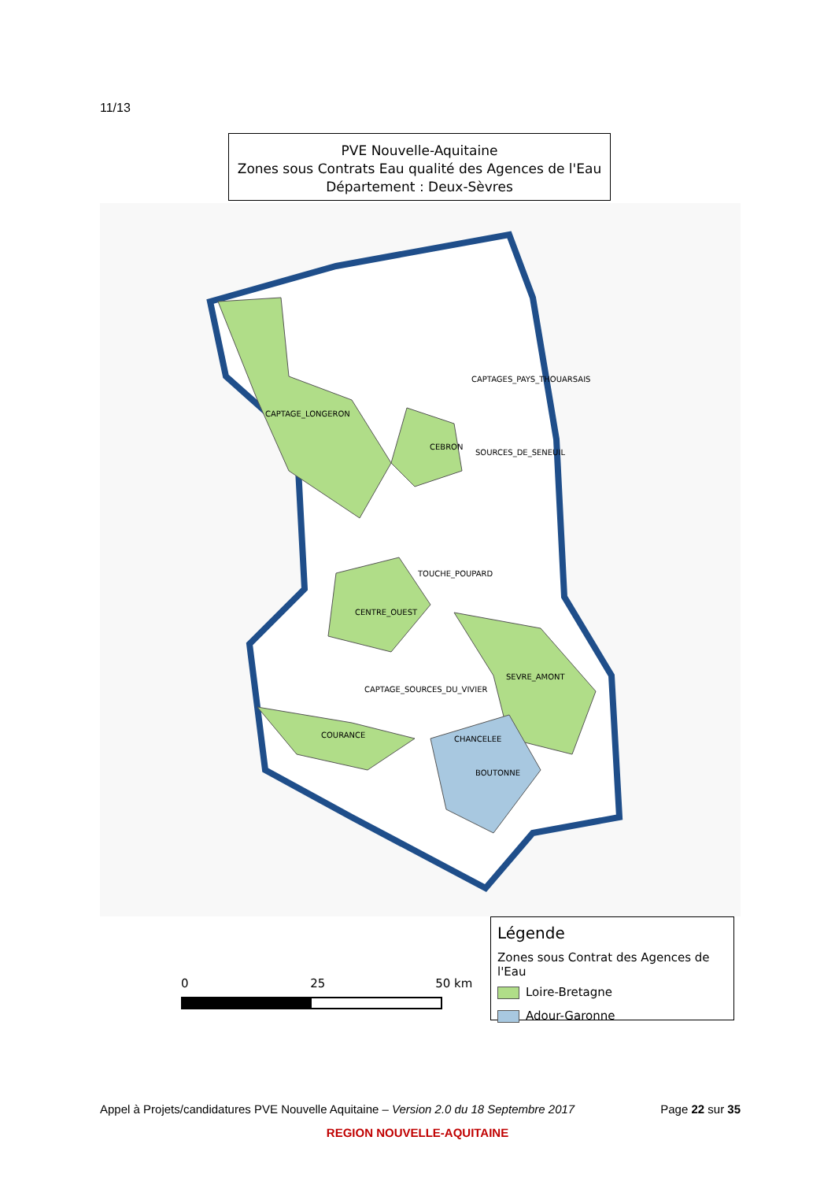11/13
PVE Nouvelle-Aquitaine
Zones sous Contrats Eau qualité des Agences de l'Eau
Département : Deux-Sèvres
CAPTAGE_LONGERON
CAPTAGES_PAYS_THOUARSAIS
CEBRON
SOURCES_DE_SENEUIL
TOUCHE_POUPARD
CENTRE_OUEST
SEVRE_AMONT
CAPTAGE_SOURCES_DU_VIVIER
COURANCE CHANCELEE
BOUTONNE
0 25 50 km
Légende
Zones sous Contrat des Agences de l'Eau
Loire-Bretagne
Adour-Garonne
Appel à Projets/candidatures PVE Nouvelle Aquitaine – Version 2.0 du 18 Septembre 2017 Page 22 sur 35
REGION NOUVELLE-AQUITAINE